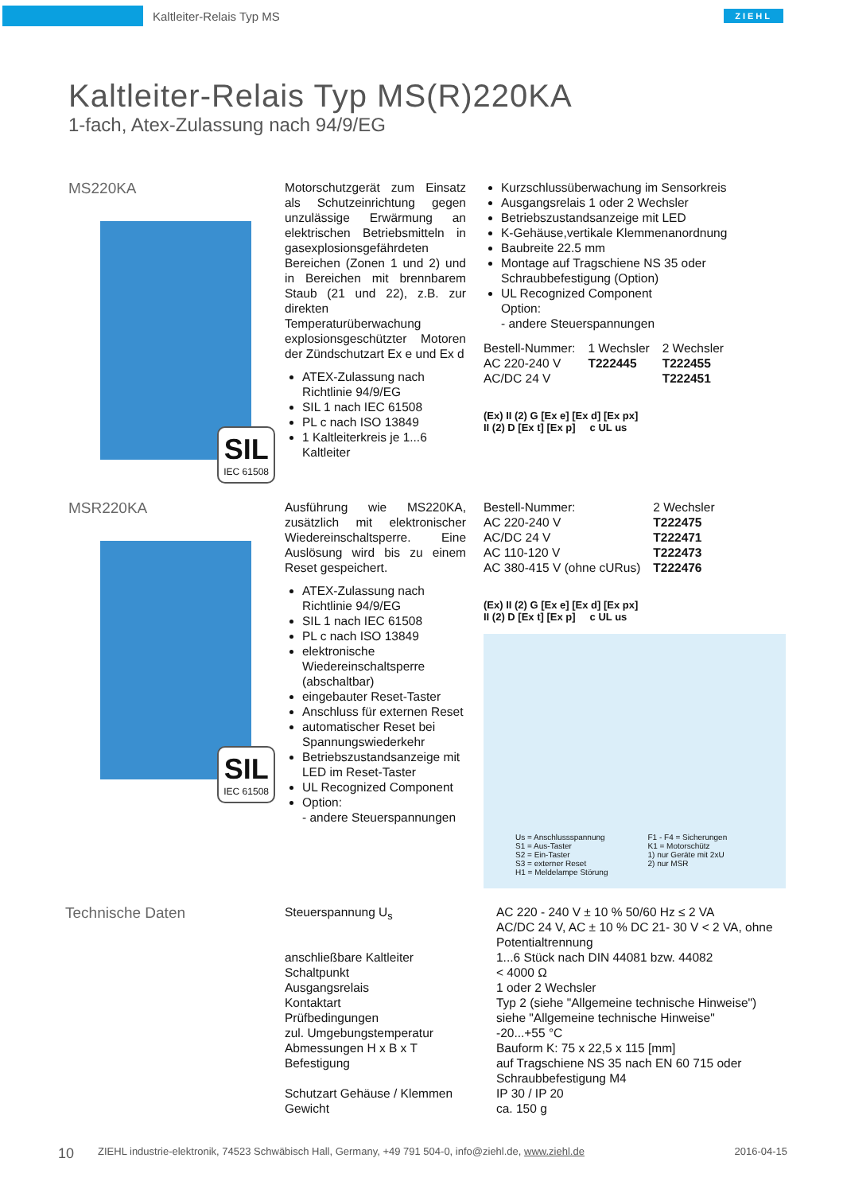Kaltleiter-Relais Typ MS ZIEHL
Kaltleiter-Relais Typ MS(R)220KA
1-fach, Atex-Zulassung nach 94/9/EG
MS220KA
SIL
IEC 61508
Motorschutzgerät zum Einsatz als Schutzeinrichtung gegen unzulässige Erwärmung an elektrischen Betriebsmitteln in gasexplosionsgefährdeten Bereichen (Zonen 1 und 2) und in Bereichen mit brennbarem Staub (21 und 22), z.B. zur direkten Temperaturüberwachung explosionsgeschützter Motoren der Zündschutzart Ex e und Ex d
ATEX-Zulassung nach Richtlinie 94/9/EG
SIL 1 nach IEC 61508
PL c nach ISO 13849
1 Kaltleiterkreis je 1...6 Kaltleiter
Kurzschlussüberwachung im Sensorkreis
Ausgangsrelais 1 oder 2 Wechsler
Betriebszustandsanzeige mit LED
K-Gehäuse,vertikale Klemmenanordnung
Baubreite 22.5 mm
Montage auf Tragschiene NS 35 oder Schraubbefestigung (Option)
UL Recognized Component
Option:
- andere Steuerspannungen
| Bestell-Nummer: | 1 Wechsler | 2 Wechsler |
| AC 220-240 V | T222445 | T222455 |
| AC/DC 24 V | | T222451 |
(Ex) II (2) G [Ex e] [Ex d] [Ex px]
II (2) D [Ex t] [Ex p] c UL us
MSR220KA
SIL
IEC 61508
Ausführung wie MS220KA, zusätzlich mit elektronischer Wiedereinschaltsperre. Eine Auslösung wird bis zu einem Reset gespeichert.
ATEX-Zulassung nach Richtlinie 94/9/EG
SIL 1 nach IEC 61508
PL c nach ISO 13849
elektronische Wiedereinschaltsperre (abschaltbar)
eingebauter Reset-Taster
Anschluss für externen Reset
automatischer Reset bei Spannungswiederkehr
Betriebszustandsanzeige mit LED im Reset-Taster
UL Recognized Component
Option:
- andere Steuerspannungen
| Bestell-Nummer: | 2 Wechsler |
| AC 220-240 V | T222475 |
| AC/DC 24 V | T222471 |
| AC 110-120 V | T222473 |
| AC 380-415 V (ohne cURus) | T222476 |
(Ex) II (2) G [Ex e] [Ex d] [Ex px]
II (2) D [Ex t] [Ex p] c UL us
Us = Anschlussspannung
S1 = Aus-Taster
S2 = Ein-Taster
S3 = externer Reset
H1 = Meldelampe Störung
F1 - F4 = Sicherungen
K1 = Motorschütz
1) nur Geräte mit 2xU
2) nur MSR
Technische Daten
| Steuerspannung U<sub>s</sub> | AC 220 - 240 V ± 10 % 50/60 Hz ≤ 2 VA AC/DC 24 V, AC ± 10 % DC 21- 30 V < 2 VA, ohne Potentialtrennung |
| anschließbare Kaltleiter | 1...6 Stück nach DIN 44081 bzw. 44082 |
| Schaltpunkt | < 4000 Ω |
| Ausgangsrelais | 1 oder 2 Wechsler |
| Kontaktart | Typ 2 (siehe "Allgemeine technische Hinweise") |
| Prüfbedingungen | siehe "Allgemeine technische Hinweise" |
| zul. Umgebungstemperatur | -20...+55 °C |
| Abmessungen H x B x T | Bauform K: 75 x 22,5 x 115 [mm] |
| Befestigung | auf Tragschiene NS 35 nach EN 60 715 oder Schraubbefestigung M4 |
| Schutzart Gehäuse / Klemmen | IP 30 / IP 20 |
| Gewicht | ca. 150 g |
10 ZIEHL industrie-elektronik, 74523 Schwäbisch Hall, Germany, +49 791 504-0, info@ziehl.de, www.ziehl.de 2016-04-15